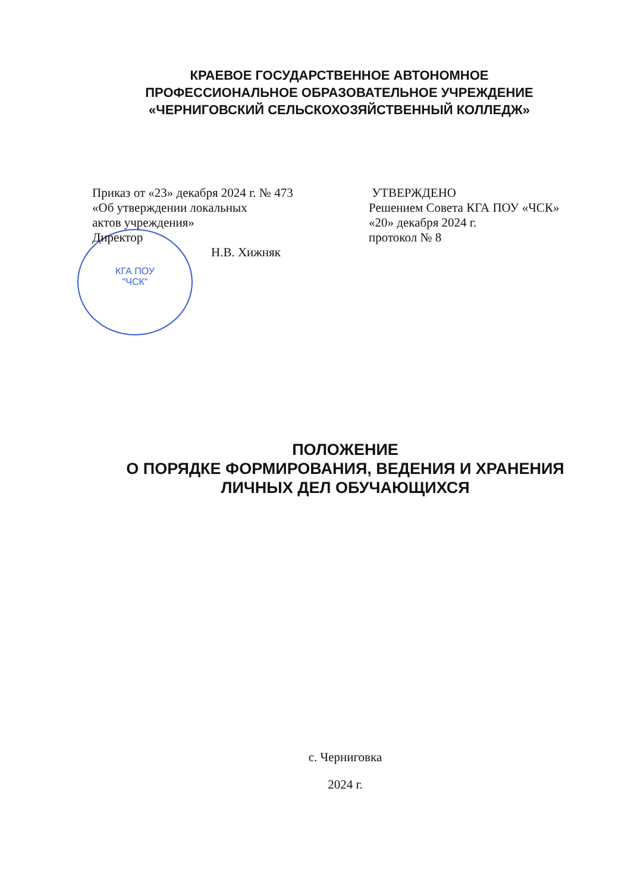КРАЕВОЕ ГОСУДАРСТВЕННОЕ АВТОНОМНОЕ
ПРОФЕССИОНАЛЬНОЕ ОБРАЗОВАТЕЛЬНОЕ УЧРЕЖДЕНИЕ
«ЧЕРНИГОВСКИЙ СЕЛЬСКОХОЗЯЙСТВЕННЫЙ КОЛЛЕДЖ»
КГА ПОУ
"ЧСК"
Приказ от «23» декабря 2024 г. № 473
«Об утверждении локальных
актов учреждения»
Директор
Н.В. Хижняк
УТВЕРЖДЕНО
Решением Совета КГА ПОУ «ЧСК»
«20» декабря 2024 г.
протокол № 8
ПОЛОЖЕНИЕ
О ПОРЯДКЕ ФОРМИРОВАНИЯ, ВЕДЕНИЯ И ХРАНЕНИЯ
ЛИЧНЫХ ДЕЛ ОБУЧАЮЩИХСЯ
с. Черниговка
2024 г.